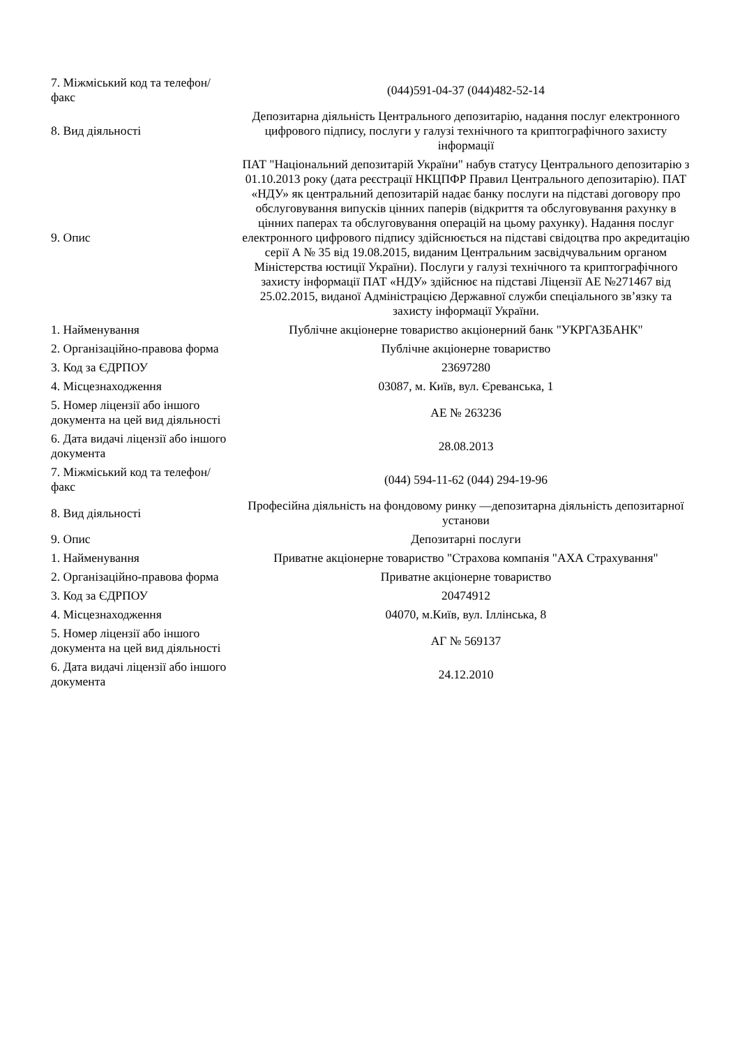| 7. Міжміський код та телефон/факс | (044)591-04-37 (044)482-52-14 |
| 8. Вид діяльності | Депозитарна діяльність Центрального депозитарію, надання послуг електронного цифрового підпису, послуги у галузі технічного та криптографічного захисту інформації |
| 9. Опис | ПАТ "Національний депозитарій України" набув статусу Центрального депозитарію з 01.10.2013 року (дата реєстрації НКЦПФР Правил Центрального депозитарію). ПАТ «НДУ» як центральний депозитарій надає банку послуги на підставі договору про обслуговування випусків цінних паперів (відкриття та обслуговування рахунку в цінних паперах та обслуговування операцій на цьому рахунку). Надання послуг електронного цифрового підпису здійснюється на підставі свідоцтва про акредитацію серії А № 35 від 19.08.2015, виданим Центральним засвідчувальним органом Міністерства юстиції України). Послуги у галузі технічного та криптографічного захисту інформації ПАТ «НДУ» здійснює на підставі Ліцензії АЕ №271467 від 25.02.2015, виданої Адміністрацією Державної служби спеціального зв’язку та захисту інформації України. |
| 1. Найменування | Публічне акціонерне товариство акціонерний банк "УКРГАЗБАНК" |
| 2. Організаційно-правова форма | Публічне акціонерне товариство |
| 3. Код за ЄДРПОУ | 23697280 |
| 4. Місцезнаходження | 03087, м. Київ, вул. Єреванська, 1 |
| 5. Номер ліцензії або іншого документа на цей вид діяльності | АЕ № 263236 |
| 6. Дата видачі ліцензії або іншого документа | 28.08.2013 |
| 7. Міжміський код та телефон/факс | (044) 594-11-62 (044) 294-19-96 |
| 8. Вид діяльності | Професійна діяльність на фондовому ринку —депозитарна діяльність депозитарної установи |
| 9. Опис | Депозитарні послуги |
| 1. Найменування | Приватне акціонерне товариство "Страхова компанія "АХА Страхування" |
| 2. Організаційно-правова форма | Приватне акціонерне товариство |
| 3. Код за ЄДРПОУ | 20474912 |
| 4. Місцезнаходження | 04070, м.Київ, вул. Іллінська, 8 |
| 5. Номер ліцензії або іншого документа на цей вид діяльності | АГ № 569137 |
| 6. Дата видачі ліцензії або іншого документа | 24.12.2010 |